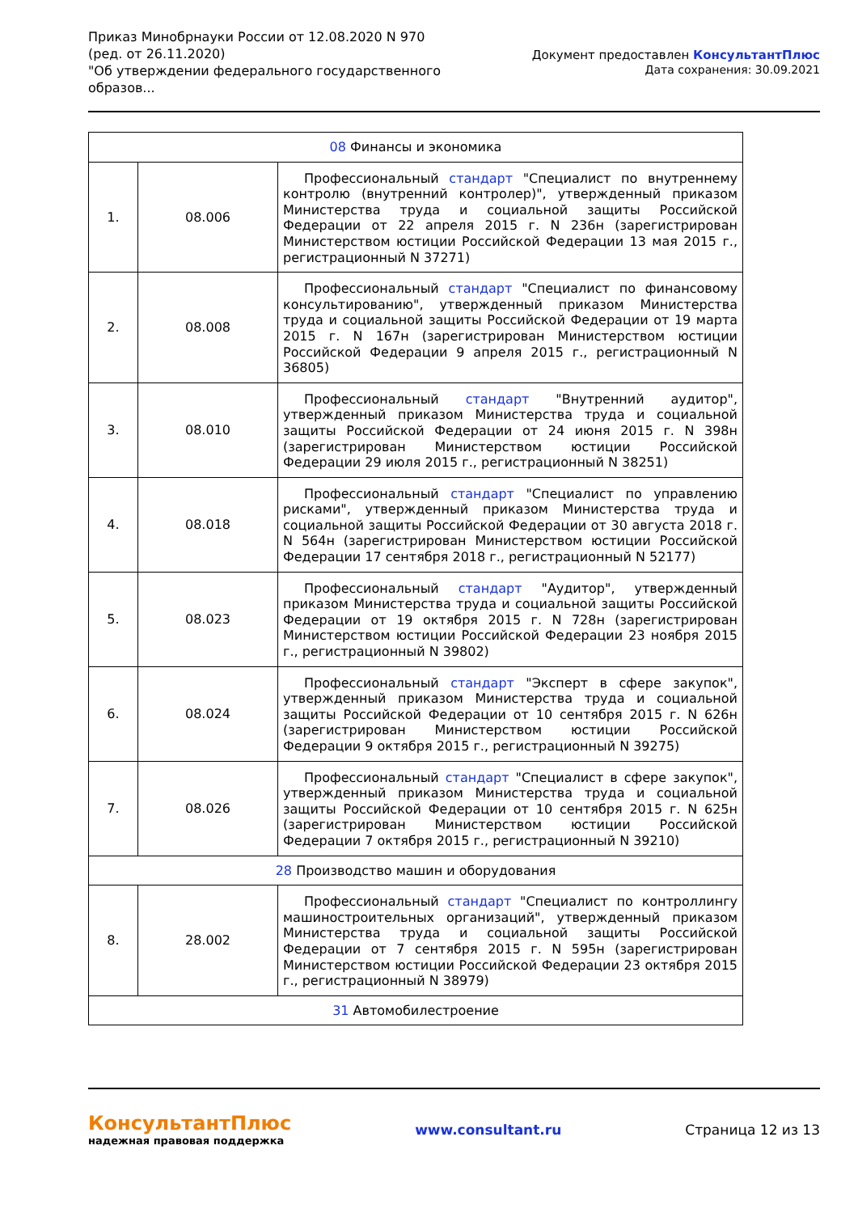Приказ Минобрнауки России от 12.08.2020 N 970
(ред. от 26.11.2020)
"Об утверждении федерального государственного
образов...
Документ предоставлен КонсультантПлюс
Дата сохранения: 30.09.2021
| 08 Финансы и экономика | | |
| 1. | 08.006 | Профессиональный стандарт "Специалист по внутреннему контролю (внутренний контролер)", утвержденный приказом Министерства труда и социальной защиты Российской Федерации от 22 апреля 2015 г. N 236н (зарегистрирован Министерством юстиции Российской Федерации 13 мая 2015 г., регистрационный N 37271) |
| 2. | 08.008 | Профессиональный стандарт "Специалист по финансовому консультированию", утвержденный приказом Министерства труда и социальной защиты Российской Федерации от 19 марта 2015 г. N 167н (зарегистрирован Министерством юстиции Российской Федерации 9 апреля 2015 г., регистрационный N 36805) |
| 3. | 08.010 | Профессиональный стандарт "Внутренний аудитор", утвержденный приказом Министерства труда и социальной защиты Российской Федерации от 24 июня 2015 г. N 398н (зарегистрирован Министерством юстиции Российской Федерации 29 июля 2015 г., регистрационный N 38251) |
| 4. | 08.018 | Профессиональный стандарт "Специалист по управлению рисками", утвержденный приказом Министерства труда и социальной защиты Российской Федерации от 30 августа 2018 г. N 564н (зарегистрирован Министерством юстиции Российской Федерации 17 сентября 2018 г., регистрационный N 52177) |
| 5. | 08.023 | Профессиональный стандарт "Аудитор", утвержденный приказом Министерства труда и социальной защиты Российской Федерации от 19 октября 2015 г. N 728н (зарегистрирован Министерством юстиции Российской Федерации 23 ноября 2015 г., регистрационный N 39802) |
| 6. | 08.024 | Профессиональный стандарт "Эксперт в сфере закупок", утвержденный приказом Министерства труда и социальной защиты Российской Федерации от 10 сентября 2015 г. N 626н (зарегистрирован Министерством юстиции Российской Федерации 9 октября 2015 г., регистрационный N 39275) |
| 7. | 08.026 | Профессиональный стандарт "Специалист в сфере закупок", утвержденный приказом Министерства труда и социальной защиты Российской Федерации от 10 сентября 2015 г. N 625н (зарегистрирован Министерством юстиции Российской Федерации 7 октября 2015 г., регистрационный N 39210) |
| 28 Производство машин и оборудования | | |
| 8. | 28.002 | Профессиональный стандарт "Специалист по контроллингу машиностроительных организаций", утвержденный приказом Министерства труда и социальной защиты Российской Федерации от 7 сентября 2015 г. N 595н (зарегистрирован Министерством юстиции Российской Федерации 23 октября 2015 г., регистрационный N 38979) |
| 31 Автомобилестроение | | |
КонсультантПлюс
надежная правовая поддержка
www.consultant.ru Страница 12 из 13